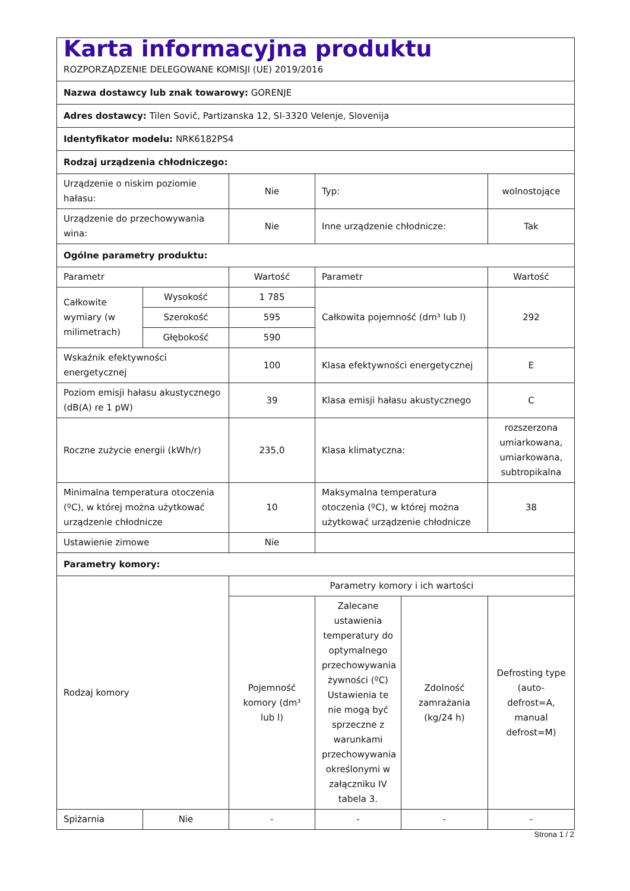| Karta informacyjna produktu ROZPORZĄDZENIE DELEGOWANE KOMISJI (UE) 2019/2016 | | | | | |
| Nazwa dostawcy lub znak towarowy: GORENJE | | | | | |
| Adres dostawcy: Tilen Sovič, Partizanska 12, SI-3320 Velenje, Slovenija | | | | | |
| Identyfikator modelu: NRK6182PS4 | | | | | |
| Rodzaj urządzenia chłodniczego: | | | | | |
| Urządzenie o niskim poziomie hałasu: | | Nie | Typ: | | wolnostojące |
| Urządzenie do przechowywania wina: | | Nie | Inne urządzenie chłodnicze: | | Tak |
| Ogólne parametry produktu: | | | | | |
| Parametr | | Wartość | Parametr | | Wartość |
| Całkowite wymiary (w milimetrach) | Wysokość | 1 785 | Całkowita pojemność (dm³ lub l) | | 292 |
| | Szerokość | 595 | | | |
| | Głębokość | 590 | | | |
| Wskaźnik efektywności energetycznej | | 100 | Klasa efektywności energetycznej | | E |
| Poziom emisji hałasu akustycznego (dB(A) re 1 pW) | | 39 | Klasa emisji hałasu akustycznego | | C |
| Roczne zużycie energii (kWh/r) | | 235,0 | Klasa klimatyczna: | | rozszerzona umiarkowana, umiarkowana, subtropikalna |
| Minimalna temperatura otoczenia (ºC), w której można użytkować urządzenie chłodnicze | | 10 | Maksymalna temperatura otoczenia (ºC), w której można użytkować urządzenie chłodnicze | | 38 |
| Ustawienie zimowe | | Nie | | | |
| Parametry komory: | | | | | |
| Rodzaj komory | | Parametry komory i ich wartości | | | |
| | | Pojemność komory (dm³ lub l) | Zalecane ustawienia temperatury do optymalnego przechowywania żywności (ºC) Ustawienia te nie mogą być sprzeczne z warunkami przechowywania określonymi w załączniku IV tabela 3. | Zdolność zamrażania (kg/24 h) | Defrosting type (auto-defrost=A, manual defrost=M) |
| Spiżarnia | Nie | - | - | - | - |
Strona 1 / 2